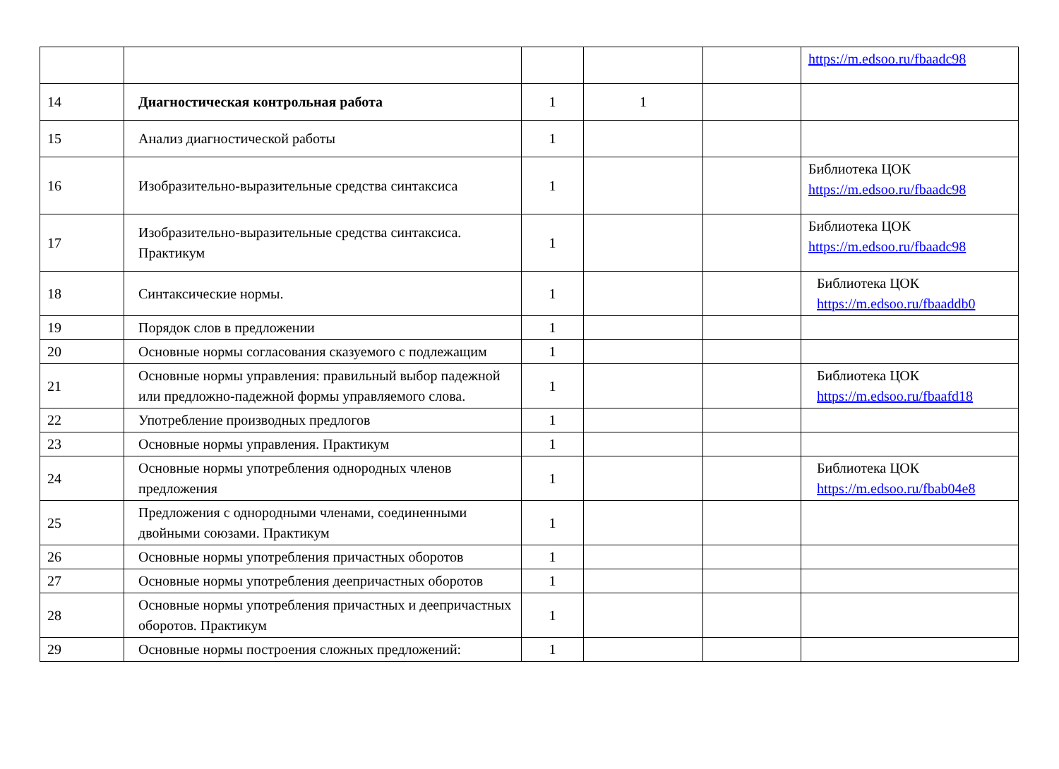| | | | | | https://m.edsoo.ru/fbaadc98 |
| 14 | Диагностическая контрольная работа | 1 | 1 | | |
| 15 | Анализ диагностической работы | 1 | | | |
| 16 | Изобразительно-выразительные средства синтаксиса | 1 | | | Библиотека ЦОК https://m.edsoo.ru/fbaadc98 |
| 17 | Изобразительно-выразительные средства синтаксиса. Практикум | 1 | | | Библиотека ЦОК https://m.edsoo.ru/fbaadc98 |
| 18 | Синтаксические нормы. | 1 | | | Библиотека ЦОК https://m.edsoo.ru/fbaaddb0 |
| 19 | Порядок слов в предложении | 1 | | | |
| 20 | Основные нормы согласования сказуемого с подлежащим | 1 | | | |
| 21 | Основные нормы управления: правильный выбор падежной или предложно-падежной формы управляемого слова. | 1 | | | Библиотека ЦОК https://m.edsoo.ru/fbaafd18 |
| 22 | Употребление производных предлогов | 1 | | | |
| 23 | Основные нормы управления. Практикум | 1 | | | |
| 24 | Основные нормы употребления однородных членов предложения | 1 | | | Библиотека ЦОК https://m.edsoo.ru/fbab04e8 |
| 25 | Предложения с однородными членами, соединенными двойными союзами. Практикум | 1 | | | |
| 26 | Основные нормы употребления причастных оборотов | 1 | | | |
| 27 | Основные нормы употребления деепричастных оборотов | 1 | | | |
| 28 | Основные нормы употребления причастных и деепричастных оборотов. Практикум | 1 | | | |
| 29 | Основные нормы построения сложных предложений: | 1 | | | |